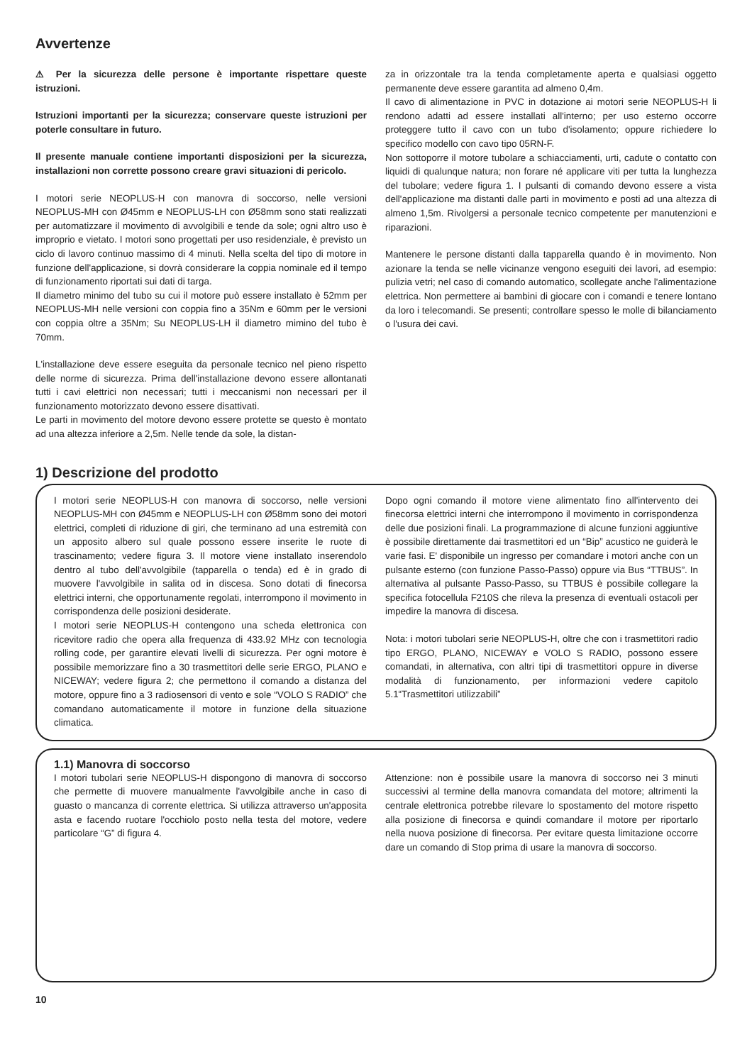Avvertenze
⚠ Per la sicurezza delle persone è importante rispettare queste istruzioni.
Istruzioni importanti per la sicurezza; conservare queste istruzioni per poterle consultare in futuro.
Il presente manuale contiene importanti disposizioni per la sicurezza, installazioni non corrette possono creare gravi situazioni di pericolo.
I motori serie NEOPLUS-H con manovra di soccorso, nelle versioni NEOPLUS-MH con Ø45mm e NEOPLUS-LH con Ø58mm sono stati realizzati per automatizzare il movimento di avvolgibili e tende da sole; ogni altro uso è improprio e vietato. I motori sono progettati per uso residenziale, è previsto un ciclo di lavoro continuo massimo di 4 minuti. Nella scelta del tipo di motore in funzione dell'applicazione, si dovrà considerare la coppia nominale ed il tempo di funzionamento riportati sui dati di targa.
Il diametro minimo del tubo su cui il motore può essere installato è 52mm per NEOPLUS-MH nelle versioni con coppia fino a 35Nm e 60mm per le versioni con coppia oltre a 35Nm; Su NEOPLUS-LH il diametro mimino del tubo è 70mm.
L'installazione deve essere eseguita da personale tecnico nel pieno rispetto delle norme di sicurezza. Prima dell'installazione devono essere allontanati tutti i cavi elettrici non necessari; tutti i meccanismi non necessari per il funzionamento motorizzato devono essere disattivati.
Le parti in movimento del motore devono essere protette se questo è montato ad una altezza inferiore a 2,5m. Nelle tende da sole, la distan-
za in orizzontale tra la tenda completamente aperta e qualsiasi oggetto permanente deve essere garantita ad almeno 0,4m.
Il cavo di alimentazione in PVC in dotazione ai motori serie NEOPLUS-H li rendono adatti ad essere installati all'interno; per uso esterno occorre proteggere tutto il cavo con un tubo d'isolamento; oppure richiedere lo specifico modello con cavo tipo 05RN-F.
Non sottoporre il motore tubolare a schiacciamenti, urti, cadute o contatto con liquidi di qualunque natura; non forare né applicare viti per tutta la lunghezza del tubolare; vedere figura 1. I pulsanti di comando devono essere a vista dell'applicazione ma distanti dalle parti in movimento e posti ad una altezza di almeno 1,5m. Rivolgersi a personale tecnico competente per manutenzioni e riparazioni.
Mantenere le persone distanti dalla tapparella quando è in movimento. Non azionare la tenda se nelle vicinanze vengono eseguiti dei lavori, ad esempio: pulizia vetri; nel caso di comando automatico, scollegate anche l'alimentazione elettrica. Non permettere ai bambini di giocare con i comandi e tenere lontano da loro i telecomandi. Se presenti; controllare spesso le molle di bilanciamento o l'usura dei cavi.
1) Descrizione del prodotto
I motori serie NEOPLUS-H con manovra di soccorso, nelle versioni NEOPLUS-MH con Ø45mm e NEOPLUS-LH con Ø58mm sono dei motori elettrici, completi di riduzione di giri, che terminano ad una estremità con un apposito albero sul quale possono essere inserite le ruote di trascinamento; vedere figura 3. Il motore viene installato inserendolo dentro al tubo dell'avvolgibile (tapparella o tenda) ed è in grado di muovere l'avvolgibile in salita od in discesa. Sono dotati di finecorsa elettrici interni, che opportunamente regolati, interrompono il movimento in corrispondenza delle posizioni desiderate.
I motori serie NEOPLUS-H contengono una scheda elettronica con ricevitore radio che opera alla frequenza di 433.92 MHz con tecnologia rolling code, per garantire elevati livelli di sicurezza. Per ogni motore è possibile memorizzare fino a 30 trasmettitori delle serie ERGO, PLANO e NICEWAY; vedere figura 2; che permettono il comando a distanza del motore, oppure fino a 3 radiosensori di vento e sole “VOLO S RADIO” che comandano automaticamente il motore in funzione della situazione climatica.
Dopo ogni comando il motore viene alimentato fino all'intervento dei finecorsa elettrici interni che interrompono il movimento in corrispondenza delle due posizioni finali. La programmazione di alcune funzioni aggiuntive è possibile direttamente dai trasmettitori ed un “Bip” acustico ne guiderà le varie fasi. E' disponibile un ingresso per comandare i motori anche con un pulsante esterno (con funzione Passo-Passo) oppure via Bus “TTBUS”. In alternativa al pulsante Passo-Passo, su TTBUS è possibile collegare la specifica fotocellula F210S che rileva la presenza di eventuali ostacoli per impedire la manovra di discesa.
Nota: i motori tubolari serie NEOPLUS-H, oltre che con i trasmettitori radio tipo ERGO, PLANO, NICEWAY e VOLO S RADIO, possono essere comandati, in alternativa, con altri tipi di trasmettitori oppure in diverse modalità di funzionamento, per informazioni vedere capitolo 5.1“Trasmettitori utilizzabili”
1.1) Manovra di soccorso
I motori tubolari serie NEOPLUS-H dispongono di manovra di soccorso che permette di muovere manualmente l'avvolgibile anche in caso di guasto o mancanza di corrente elettrica. Si utilizza attraverso un'apposita asta e facendo ruotare l'occhiolo posto nella testa del motore, vedere particolare “G” di figura 4.
Attenzione: non è possibile usare la manovra di soccorso nei 3 minuti successivi al termine della manovra comandata del motore; altrimenti la centrale elettronica potrebbe rilevare lo spostamento del motore rispetto alla posizione di finecorsa e quindi comandare il motore per riportarlo nella nuova posizione di finecorsa. Per evitare questa limitazione occorre dare un comando di Stop prima di usare la manovra di soccorso.
10